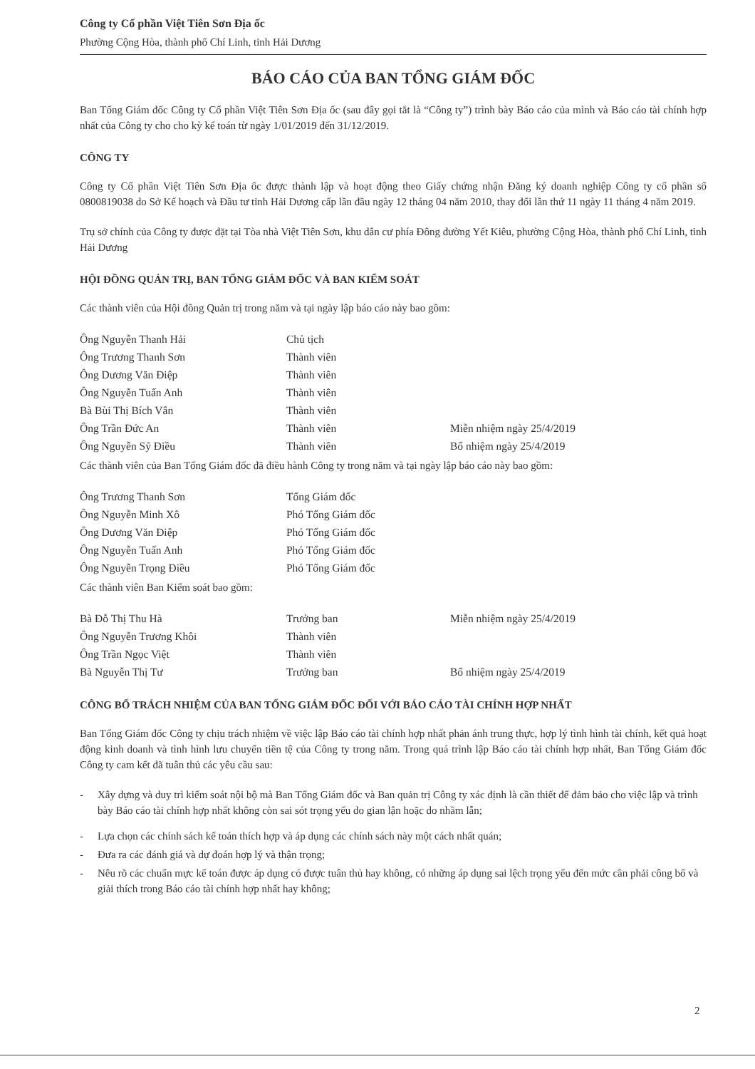Công ty Cổ phần Việt Tiên Sơn Địa ốc
Phường Cộng Hòa, thành phố Chí Linh, tỉnh Hải Dương
BÁO CÁO CỦA BAN TỔNG GIÁM ĐỐC
Ban Tổng Giám đốc Công ty Cổ phần Việt Tiên Sơn Địa ốc (sau đây gọi tắt là “Công ty”) trình bày Báo cáo của mình và Báo cáo tài chính hợp nhất của Công ty cho cho kỳ kế toán từ ngày 1/01/2019 đến 31/12/2019.
CÔNG TY
Công ty Cổ phần Việt Tiên Sơn Địa ốc được thành lập và hoạt động theo Giấy chứng nhận Đăng ký doanh nghiệp Công ty cổ phần số 0800819038 do Sở Kế hoạch và Đầu tư tỉnh Hải Dương cấp lần đầu ngày 12 tháng 04 năm 2010, thay đổi lần thứ 11 ngày 11 tháng 4 năm 2019.
Trụ sở chính của Công ty được đặt tại Tòa nhà Việt Tiên Sơn, khu dân cư phía Đông đường Yết Kiêu, phường Cộng Hòa, thành phố Chí Linh, tỉnh Hải Dương
HỘI ĐỒNG QUẢN TRỊ, BAN TỔNG GIÁM ĐỐC VÀ BAN KIỂM SOÁT
Các thành viên của Hội đồng Quản trị trong năm và tại ngày lập báo cáo này bao gồm:
| Ông Nguyễn Thanh Hải | Chủ tịch | |
| Ông Trương Thanh Sơn | Thành viên | |
| Ông Dương Văn Điệp | Thành viên | |
| Ông Nguyễn Tuấn Anh | Thành viên | |
| Bà Bùi Thị Bích Vân | Thành viên | |
| Ông Trần Đức An | Thành viên | Miễn nhiệm ngày 25/4/2019 |
| Ông Nguyễn Sỹ Điều | Thành viên | Bổ nhiệm ngày 25/4/2019 |
Các thành viên của Ban Tổng Giám đốc đã điều hành Công ty trong năm và tại ngày lập báo cáo này bao gồm:
| Ông Trương Thanh Sơn | Tổng Giám đốc |
| Ông Nguyễn Minh Xô | Phó Tổng Giám đốc |
| Ông Dương Văn Điệp | Phó Tổng Giám đốc |
| Ông Nguyễn Tuấn Anh | Phó Tổng Giám đốc |
| Ông Nguyễn Trọng Điều | Phó Tổng Giám đốc |
Các thành viên Ban Kiểm soát bao gồm:
| Bà Đỗ Thị Thu Hà | Trưởng ban | Miễn nhiệm ngày 25/4/2019 |
| Ông Nguyễn Trương Khôi | Thành viên | |
| Ông Trần Ngọc Việt | Thành viên | |
| Bà Nguyễn Thị Tư | Trưởng ban | Bổ nhiệm ngày 25/4/2019 |
CÔNG BỐ TRÁCH NHIỆM CỦA BAN TỔNG GIÁM ĐỐC ĐỐI VỚI BÁO CÁO TÀI CHÍNH HỢP NHẤT
Ban Tổng Giám đốc Công ty chịu trách nhiệm về việc lập Báo cáo tài chính hợp nhất phản ánh trung thực, hợp lý tình hình tài chính, kết quả hoạt động kinh doanh và tình hình lưu chuyển tiền tệ của Công ty trong năm. Trong quá trình lập Báo cáo tài chính hợp nhất, Ban Tổng Giám đốc Công ty cam kết đã tuân thủ các yêu cầu sau:
- Xây dựng và duy trì kiểm soát nội bộ mà Ban Tổng Giám đốc và Ban quản trị Công ty xác định là cần thiết để đảm bảo cho việc lập và trình bày Báo cáo tài chính hợp nhất không còn sai sót trọng yếu do gian lận hoặc do nhầm lẫn;
- Lựa chọn các chính sách kế toán thích hợp và áp dụng các chính sách này một cách nhất quán;
- Đưa ra các đánh giá và dự đoán hợp lý và thận trọng;
- Nêu rõ các chuẩn mực kế toán được áp dụng có được tuân thủ hay không, có những áp dụng sai lệch trọng yếu đến mức cần phải công bố và giải thích trong Báo cáo tài chính hợp nhất hay không;
2